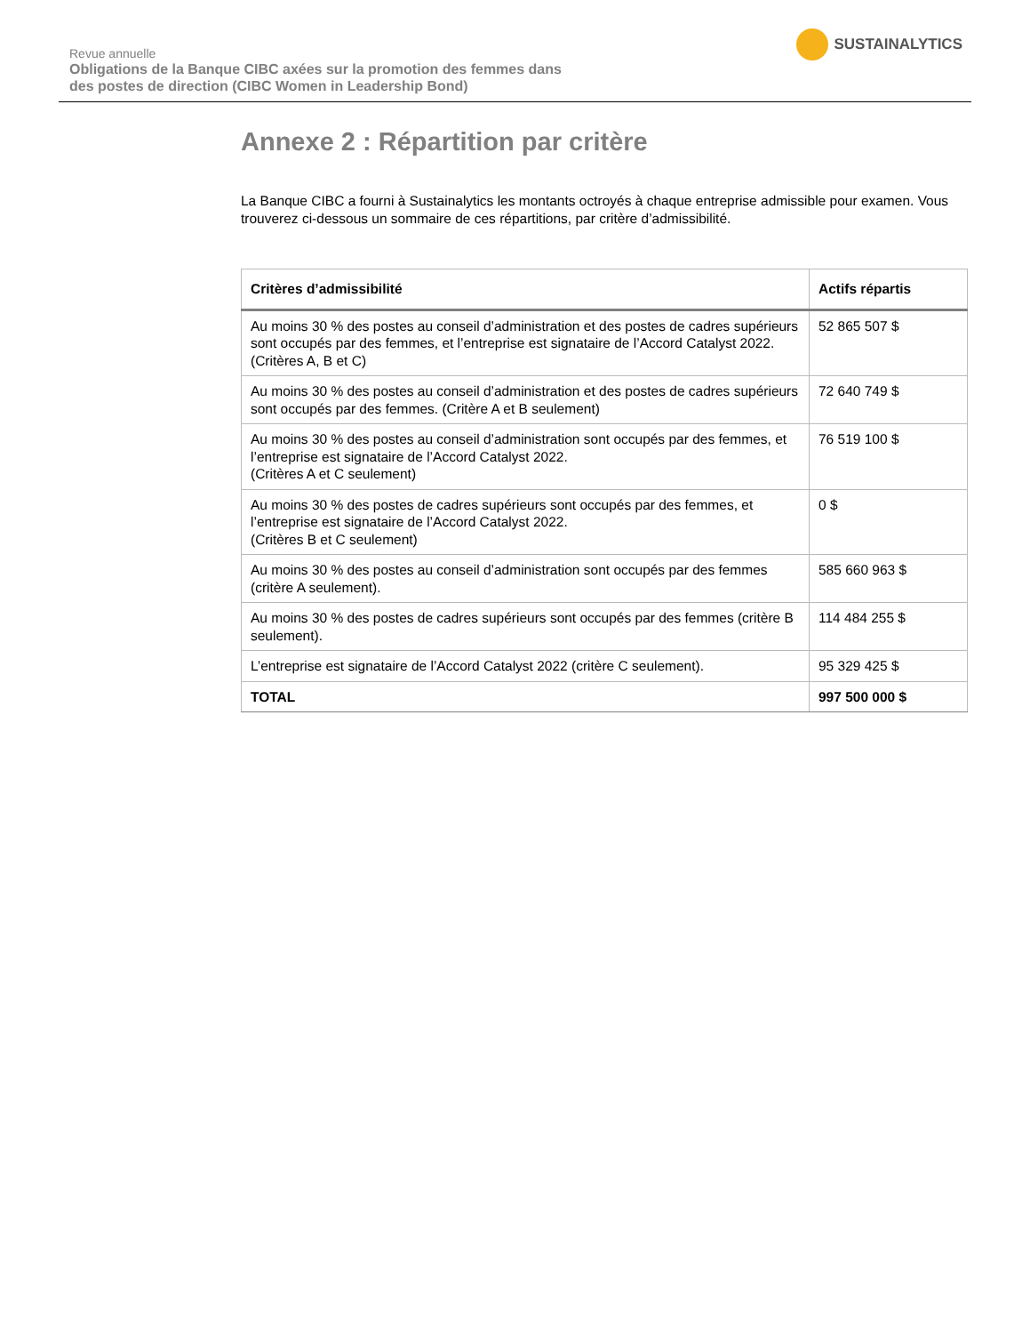Revue annuelle
Obligations de la Banque CIBC axées sur la promotion des femmes dans
des postes de direction (CIBC Women in Leadership Bond)
SUSTAINALYTICS
Annexe 2 : Répartition par critère
La Banque CIBC a fourni à Sustainalytics les montants octroyés à chaque entreprise admissible pour examen. Vous trouverez ci-dessous un sommaire de ces répartitions, par critère d’admissibilité.
| Critères d’admissibilité | Actifs répartis |
| --- | --- |
| Au moins 30 % des postes au conseil d’administration et des postes de cadres supérieurs sont occupés par des femmes, et l’entreprise est signataire de l’Accord Catalyst 2022. (Critères A, B et C) | 52 865 507 $ |
| Au moins 30 % des postes au conseil d’administration et des postes de cadres supérieurs sont occupés par des femmes. (Critère A et B seulement) | 72 640 749 $ |
| Au moins 30 % des postes au conseil d’administration sont occupés par des femmes, et l’entreprise est signataire de l’Accord Catalyst 2022. (Critères A et C seulement) | 76 519 100 $ |
| Au moins 30 % des postes de cadres supérieurs sont occupés par des femmes, et l’entreprise est signataire de l’Accord Catalyst 2022. (Critères B et C seulement) | 0 $ |
| Au moins 30 % des postes au conseil d’administration sont occupés par des femmes (critère A seulement). | 585 660 963 $ |
| Au moins 30 % des postes de cadres supérieurs sont occupés par des femmes (critère B seulement). | 114 484 255 $ |
| L’entreprise est signataire de l’Accord Catalyst 2022 (critère C seulement). | 95 329 425 $ |
| TOTAL | 997 500 000 $ |